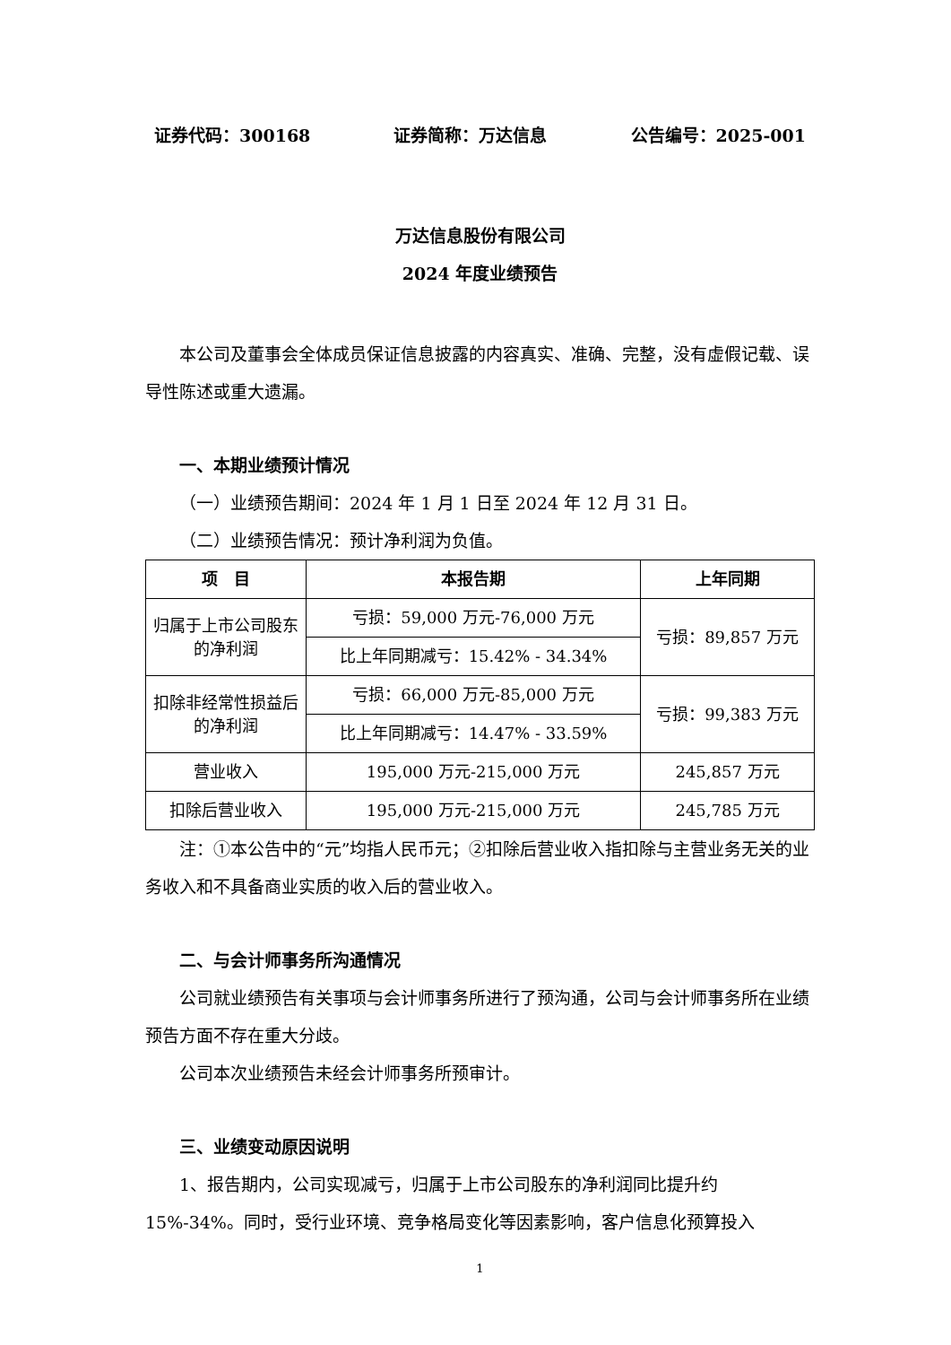证券代码：300168 证券简称：万达信息 公告编号：2025-001
万达信息股份有限公司
2024 年度业绩预告
本公司及董事会全体成员保证信息披露的内容真实、准确、完整，没有虚假记载、误导性陈述或重大遗漏。
一、本期业绩预计情况
（一）业绩预告期间：2024 年 1 月 1 日至 2024 年 12 月 31 日。
（二）业绩预告情况：预计净利润为负值。
| 项 目 | 本报告期 | 上年同期 |
| --- | --- | --- |
| 归属于上市公司股东的净利润 | 亏损：59,000 万元-76,000 万元 | 亏损：89,857 万元 |
| | 比上年同期减亏：15.42% - 34.34% | |
| 扣除非经常性损益后的净利润 | 亏损：66,000 万元-85,000 万元 | 亏损：99,383 万元 |
| | 比上年同期减亏：14.47% - 33.59% | |
| 营业收入 | 195,000 万元-215,000 万元 | 245,857 万元 |
| 扣除后营业收入 | 195,000 万元-215,000 万元 | 245,785 万元 |
注：①本公告中的“元”均指人民币元；②扣除后营业收入指扣除与主营业务无关的业务收入和不具备商业实质的收入后的营业收入。
二、与会计师事务所沟通情况
公司就业绩预告有关事项与会计师事务所进行了预沟通，公司与会计师事务所在业绩预告方面不存在重大分歧。
公司本次业绩预告未经会计师事务所预审计。
三、业绩变动原因说明
1、报告期内，公司实现减亏，归属于上市公司股东的净利润同比提升约 15%-34%。同时，受行业环境、竞争格局变化等因素影响，客户信息化预算投入
1